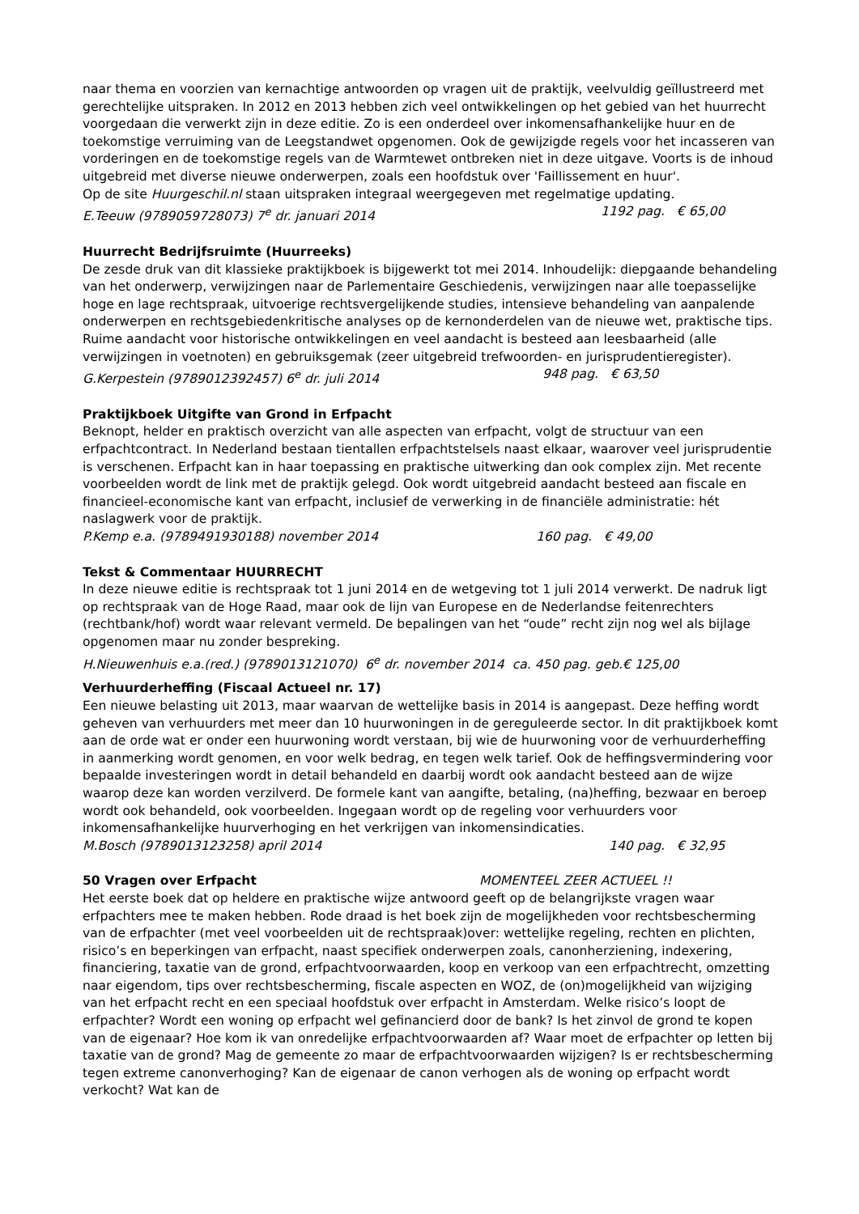naar thema en voorzien van kernachtige antwoorden op vragen uit de praktijk, veelvuldig geïllustreerd met gerechtelijke uitspraken. In 2012 en 2013 hebben zich veel ontwikkelingen op het gebied van het huurrecht voorgedaan die verwerkt zijn in deze editie. Zo is een onderdeel over inkomensafhankelijke huur en de toekomstige verruiming van de Leegstandwet opgenomen. Ook de gewijzigde regels voor het incasseren van vorderingen en de toekomstige regels van de Warmtewet ontbreken niet in deze uitgave. Voorts is de inhoud uitgebreid met diverse nieuwe onderwerpen, zoals een hoofdstuk over 'Faillissement en huur'.
Op de site Huurgeschil.nl staan uitspraken integraal weergegeven met regelmatige updating.
E.Teeuw (9789059728073) 7<sup>e</sup> dr. januari 2014 1192 pag. € 65,00
Huurrecht Bedrijfsruimte (Huurreeks)
De zesde druk van dit klassieke praktijkboek is bijgewerkt tot mei 2014. Inhoudelijk: diepgaande behandeling van het onderwerp, verwijzingen naar de Parlementaire Geschiedenis, verwijzingen naar alle toepasselijke hoge en lage rechtspraak, uitvoerige rechtsvergelijkende studies, intensieve behandeling van aanpalende onderwerpen en rechtsgebiedenkritische analyses op de kernonderdelen van de nieuwe wet, praktische tips. Ruime aandacht voor historische ontwikkelingen en veel aandacht is besteed aan leesbaarheid (alle verwijzingen in voetnoten) en gebruiksgemak (zeer uitgebreid trefwoorden- en jurisprudentieregister).
G.Kerpestein (9789012392457) 6<sup>e</sup> dr. juli 2014 948 pag. € 63,50
Praktijkboek Uitgifte van Grond in Erfpacht
Beknopt, helder en praktisch overzicht van alle aspecten van erfpacht, volgt de structuur van een erfpachtcontract. In Nederland bestaan tientallen erfpachtstelsels naast elkaar, waarover veel jurisprudentie is verschenen. Erfpacht kan in haar toepassing en praktische uitwerking dan ook complex zijn. Met recente voorbeelden wordt de link met de praktijk gelegd. Ook wordt uitgebreid aandacht besteed aan fiscale en financieel-economische kant van erfpacht, inclusief de verwerking in de financiële administratie: hét naslagwerk voor de praktijk.
P.Kemp e.a. (9789491930188) november 2014 160 pag. € 49,00
Tekst & Commentaar HUURRECHT
In deze nieuwe editie is rechtspraak tot 1 juni 2014 en de wetgeving tot 1 juli 2014 verwerkt. De nadruk ligt op rechtspraak van de Hoge Raad, maar ook de lijn van Europese en de Nederlandse feitenrechters (rechtbank/hof) wordt waar relevant vermeld. De bepalingen van het “oude” recht zijn nog wel als bijlage opgenomen maar nu zonder bespreking.
H.Nieuwenhuis e.a.(red.) (9789013121070) 6<sup>e</sup> dr. november 2014 ca. 450 pag. geb.€ 125,00
Verhuurderheffing (Fiscaal Actueel nr. 17)
Een nieuwe belasting uit 2013, maar waarvan de wettelijke basis in 2014 is aangepast. Deze heffing wordt geheven van verhuurders met meer dan 10 huurwoningen in de gereguleerde sector. In dit praktijkboek komt aan de orde wat er onder een huurwoning wordt verstaan, bij wie de huurwoning voor de verhuurderheffing in aanmerking wordt genomen, en voor welk bedrag, en tegen welk tarief. Ook de heffingsvermindering voor bepaalde investeringen wordt in detail behandeld en daarbij wordt ook aandacht besteed aan de wijze waarop deze kan worden verzilverd. De formele kant van aangifte, betaling, (na)heffing, bezwaar en beroep wordt ook behandeld, ook voorbeelden. Ingegaan wordt op de regeling voor verhuurders voor inkomensafhankelijke huurverhoging en het verkrijgen van inkomensindicaties.
M.Bosch (9789013123258) april 2014 140 pag. € 32,95
50 Vragen over Erfpacht MOMENTEEL ZEER ACTUEEL !!
Het eerste boek dat op heldere en praktische wijze antwoord geeft op de belangrijkste vragen waar erfpachters mee te maken hebben. Rode draad is het boek zijn de mogelijkheden voor rechtsbescherming van de erfpachter (met veel voorbeelden uit de rechtspraak)over: wettelijke regeling, rechten en plichten, risico’s en beperkingen van erfpacht, naast specifiek onderwerpen zoals, canonherziening, indexering, financiering, taxatie van de grond, erfpachtvoorwaarden, koop en verkoop van een erfpachtrecht, omzetting naar eigendom, tips over rechtsbescherming, fiscale aspecten en WOZ, de (on)mogelijkheid van wijziging van het erfpacht recht en een speciaal hoofdstuk over erfpacht in Amsterdam. Welke risico’s loopt de erfpachter? Wordt een woning op erfpacht wel gefinancierd door de bank? Is het zinvol de grond te kopen van de eigenaar? Hoe kom ik van onredelijke erfpachtvoorwaarden af? Waar moet de erfpachter op letten bij taxatie van de grond? Mag de gemeente zo maar de erfpachtvoorwaarden wijzigen? Is er rechtsbescherming tegen extreme canonverhoging? Kan de eigenaar de canon verhogen als de woning op erfpacht wordt verkocht? Wat kan de